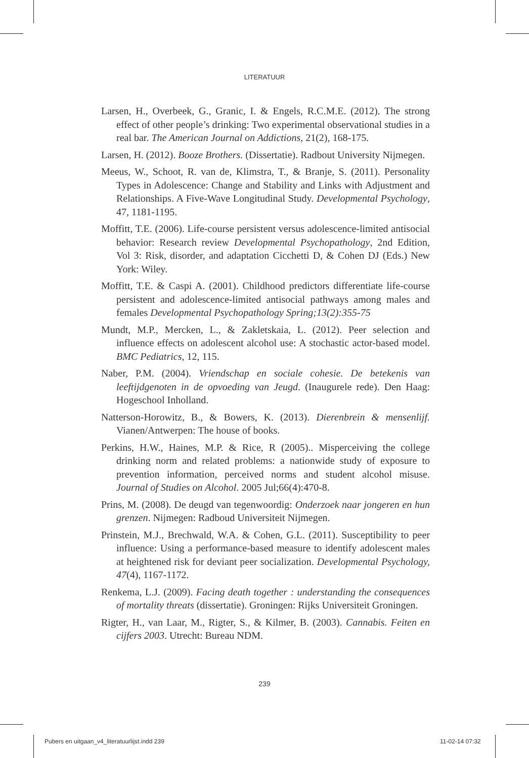LITERATUUR
Larsen, H., Overbeek, G., Granic, I. & Engels, R.C.M.E. (2012). The strong effect of other people’s drinking: Two experimental observational studies in a real bar. The American Journal on Addictions, 21(2), 168-175.
Larsen, H. (2012). Booze Brothers. (Dissertatie). Radbout University Nijmegen.
Meeus, W., Schoot, R. van de, Klimstra, T., & Branje, S. (2011). Personality Types in Adolescence: Change and Stability and Links with Adjustment and Relationships. A Five-Wave Longitudinal Study. Developmental Psychology, 47, 1181-1195.
Moffitt, T.E. (2006). Life-course persistent versus adolescence-limited antisocial behavior: Research review Developmental Psychopathology, 2nd Edition, Vol 3: Risk, disorder, and adaptation Cicchetti D, & Cohen DJ (Eds.) New York: Wiley.
Moffitt, T.E. & Caspi A. (2001). Childhood predictors differentiate life-course persistent and adolescence-limited antisocial pathways among males and females Developmental Psychopathology Spring;13(2):355-75
Mundt, M.P., Mercken, L., & Zakletskaia, L. (2012). Peer selection and influence effects on adolescent alcohol use: A stochastic actor-based model. BMC Pediatrics, 12, 115.
Naber, P.M. (2004). Vriendschap en sociale cohesie. De betekenis van leeftijdgenoten in de opvoeding van Jeugd. (Inaugurele rede). Den Haag: Hogeschool Inholland.
Natterson-Horowitz, B., & Bowers, K. (2013). Dierenbrein & mensenlijf. Vianen/Antwerpen: The house of books.
Perkins, H.W., Haines, M.P. & Rice, R (2005).. Misperceiving the college drinking norm and related problems: a nationwide study of exposure to prevention information, perceived norms and student alcohol misuse. Journal of Studies on Alcohol. 2005 Jul;66(4):470-8.
Prins, M. (2008). De deugd van tegenwoordig: Onderzoek naar jongeren en hun grenzen. Nijmegen: Radboud Universiteit Nijmegen.
Prinstein, M.J., Brechwald, W.A. & Cohen, G.L. (2011). Susceptibility to peer influence: Using a performance-based measure to identify adolescent males at heightened risk for deviant peer socialization. Developmental Psychology, 47(4), 1167-1172.
Renkema, L.J. (2009). Facing death together : understanding the consequences of mortality threats (dissertatie). Groningen: Rijks Universiteit Groningen.
Rigter, H., van Laar, M., Rigter, S., & Kilmer, B. (2003). Cannabis. Feiten en cijfers 2003. Utrecht: Bureau NDM.
239
Pubers en uitgaan_v4_literatuurlijst.indd 239
11-02-14 07:32